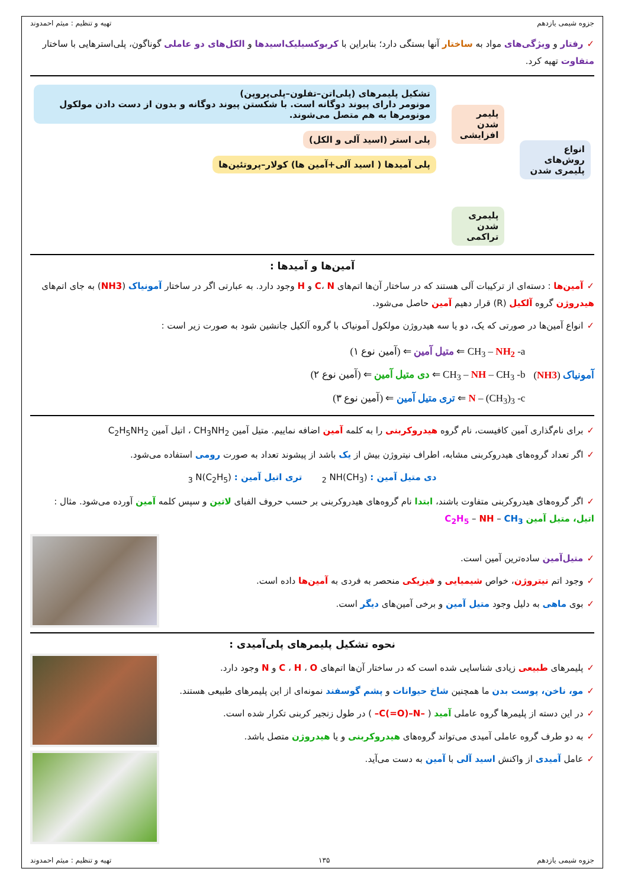جزوه شیمی یازدهم تهیه و تنظیم : میثم احمدوند
✓رفتار و ویژگی‌های مواد به ساختار آنها بستگی دارد؛ بنابراین با کربوکسیلیک‌اسیدها و الکل‌های دو عاملی گوناگون، پلی‌استرهایی با ساختار متفاوت تهیه کرد.
انواع روش‌های پلیمری شدن
پلیمر شدن افزایشی
پلیمری شدن تراکمی
تشکیل پلیمرهای (پلی‌اتن–تفلون–پلی‌پروپن)
مونومر دارای پیوند دوگانه است. با شکستن پیوند دوگانه و بدون از دست دادن مولکول مونومرها به هم متصل می‌شوند.
پلی استر (اسید آلی و الکل)
پلی آمیدها ( اسید آلی+آمین ها) کولار–پروتئین‌ها
آمین‌ها و آمیدها :
✓آمین‌ها : دسته‌ای از ترکیبات آلی هستند که در ساختار آن‌ها اتم‌های C، N و H وجود دارد. به عبارتی اگر در ساختار آمونیاک (NH3) به جای اتم‌های هیدروژن گروه آلکیل (R) قرار دهیم آمین حاصل می‌شود.
✓انواع آمین‌ها در صورتی که یک، دو یا سه هیدروژن مولکول آمونیاک با گروه آلکیل جانشین شود به صورت زیر است :
آمونیاک (NH3)
(۱ آمین نوع) ⇐ متیل آمین ⇐ CH<sub>3</sub> – NH<sub>2</sub> -a
(۲ آمین نوع) ⇐ دی متیل آمین ⇐ CH<sub>3</sub> – NH – CH<sub>3</sub> -b
(۳ آمین نوع) ⇐ تری متیل آمین ⇐ N – (CH<sub>3</sub>)<sub>3</sub> -c
✓برای نام‌گذاری آمین کافیست، نام گروه هیدروکربنی را به کلمه آمین اضافه نماییم. متیل آمین CH<sub>3</sub>NH<sub>2</sub> ، اتیل آمین C<sub>2</sub>H<sub>5</sub>NH<sub>2</sub>
✓اگر تعداد گروه‌های هیدروکربنی مشابه، اطراف نیتروژن بیش از یک باشد از پیشوند تعداد به صورت رومی استفاده می‌شود.
دی متیل آمین : (CH<sub>3</sub>)<sub>2</sub> NH تری اتیل آمین : (C<sub>2</sub>H<sub>5</sub>)<sub>3</sub> N
✓اگر گروه‌های هیدروکربنی متفاوت باشند، ابتدا نام گروه‌های هیدروکربنی بر حسب حروف الفبای لاتین و سپس کلمه آمین آورده می‌شود. مثال : اتیل، متیل آمین C<sub>2</sub>H<sub>5</sub> – NH – CH<sub>3</sub>
✓متیل‌آمین ساده‌ترین آمین است.
✓وجود اتم نیتروژن، خواص شیمیایی و فیزیکی منحصر به فردی به آمین‌ها داده است.
✓بوی ماهی به دلیل وجود متیل آمین و برخی آمین‌های دیگر است.
نحوه تشکیل پلیمرهای پلی‌آمیدی :
✓پلیمرهای طبیعی زیادی شناسایی شده است که در ساختار آن‌ها اتم‌های C ، H ، O و N وجود دارد.
✓مو، ناخن، پوست بدن ما همچنین شاخ حیوانات و پشم گوسفند نمونه‌ای از این پلیمرهای طبیعی هستند.
✓در این دسته از پلیمرها گروه عاملی آمید ( –C(=O)–N– ) در طول زنجیر کربنی تکرار شده است.
✓به دو طرف گروه عاملی آمیدی می‌تواند گروه‌های هیدروکربنی و یا هیدروژن متصل باشد.
✓عامل آمیدی از واکنش اسید آلی با آمین به دست می‌آید.
جزوه شیمی یازدهم ۱۳۵ تهیه و تنظیم : میثم احمدوند